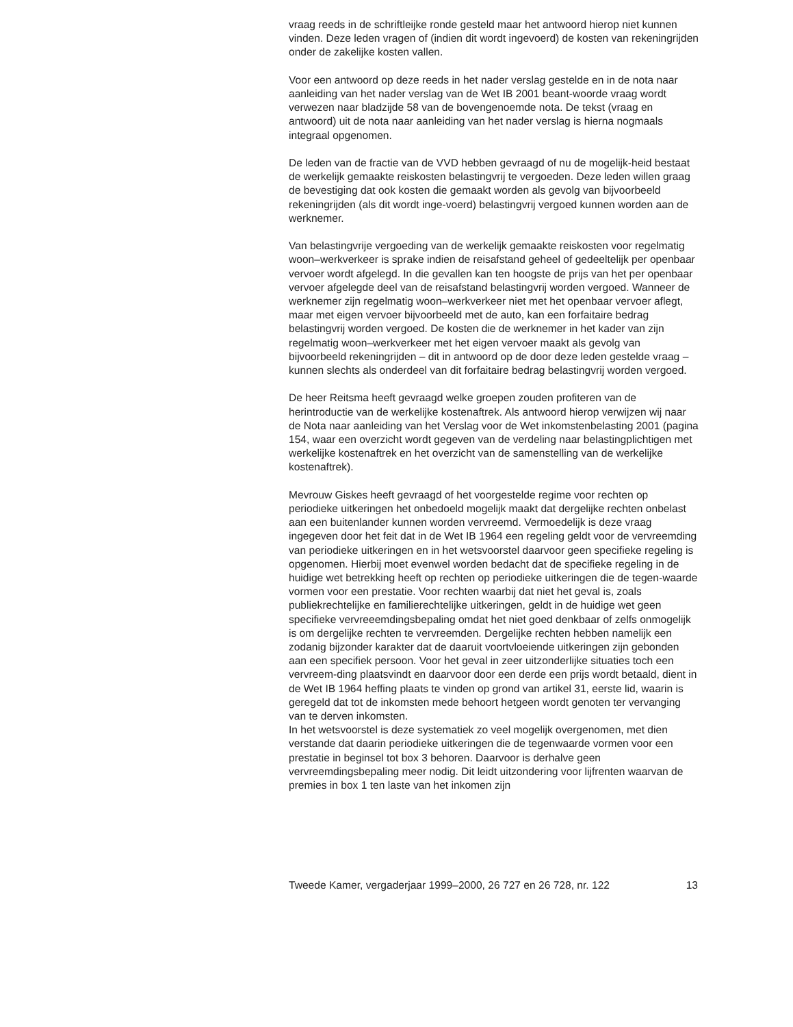vraag reeds in de schriftleijke ronde gesteld maar het antwoord hierop niet kunnen vinden. Deze leden vragen of (indien dit wordt ingevoerd) de kosten van rekeningrijden onder de zakelijke kosten vallen.
Voor een antwoord op deze reeds in het nader verslag gestelde en in de nota naar aanleiding van het nader verslag van de Wet IB 2001 beant-woorde vraag wordt verwezen naar bladzijde 58 van de bovengenoemde nota. De tekst (vraag en antwoord) uit de nota naar aanleiding van het nader verslag is hierna nogmaals integraal opgenomen.
De leden van de fractie van de VVD hebben gevraagd of nu de mogelijk-heid bestaat de werkelijk gemaakte reiskosten belastingvrij te vergoeden. Deze leden willen graag de bevestiging dat ook kosten die gemaakt worden als gevolg van bijvoorbeeld rekeningrijden (als dit wordt inge-voerd) belastingvrij vergoed kunnen worden aan de werknemer.
Van belastingvrije vergoeding van de werkelijk gemaakte reiskosten voor regelmatig woon–werkverkeer is sprake indien de reisafstand geheel of gedeeltelijk per openbaar vervoer wordt afgelegd. In die gevallen kan ten hoogste de prijs van het per openbaar vervoer afgelegde deel van de reisafstand belastingvrij worden vergoed. Wanneer de werknemer zijn regelmatig woon–werkverkeer niet met het openbaar vervoer aflegt, maar met eigen vervoer bijvoorbeeld met de auto, kan een forfaitaire bedrag belastingvrij worden vergoed. De kosten die de werknemer in het kader van zijn regelmatig woon–werkverkeer met het eigen vervoer maakt als gevolg van bijvoorbeeld rekeningrijden – dit in antwoord op de door deze leden gestelde vraag – kunnen slechts als onderdeel van dit forfaitaire bedrag belastingvrij worden vergoed.
De heer Reitsma heeft gevraagd welke groepen zouden profiteren van de herintroductie van de werkelijke kostenaftrek. Als antwoord hierop verwijzen wij naar de Nota naar aanleiding van het Verslag voor de Wet inkomstenbelasting 2001 (pagina 154, waar een overzicht wordt gegeven van de verdeling naar belastingplichtigen met werkelijke kostenaftrek en het overzicht van de samenstelling van de werkelijke kostenaftrek).
Mevrouw Giskes heeft gevraagd of het voorgestelde regime voor rechten op periodieke uitkeringen het onbedoeld mogelijk maakt dat dergelijke rechten onbelast aan een buitenlander kunnen worden vervreemd. Vermoedelijk is deze vraag ingegeven door het feit dat in de Wet IB 1964 een regeling geldt voor de vervreemding van periodieke uitkeringen en in het wetsvoorstel daarvoor geen specifieke regeling is opgenomen. Hierbij moet evenwel worden bedacht dat de specifieke regeling in de huidige wet betrekking heeft op rechten op periodieke uitkeringen die de tegen-waarde vormen voor een prestatie. Voor rechten waarbij dat niet het geval is, zoals publiekrechtelijke en familierechtelijke uitkeringen, geldt in de huidige wet geen specifieke vervreeemdingsbepaling omdat het niet goed denkbaar of zelfs onmogelijk is om dergelijke rechten te vervreemden. Dergelijke rechten hebben namelijk een zodanig bijzonder karakter dat de daaruit voortvloeiende uitkeringen zijn gebonden aan een specifiek persoon. Voor het geval in zeer uitzonderlijke situaties toch een vervreem-ding plaatsvindt en daarvoor door een derde een prijs wordt betaald, dient in de Wet IB 1964 heffing plaats te vinden op grond van artikel 31, eerste lid, waarin is geregeld dat tot de inkomsten mede behoort hetgeen wordt genoten ter vervanging van te derven inkomsten.
In het wetsvoorstel is deze systematiek zo veel mogelijk overgenomen, met dien verstande dat daarin periodieke uitkeringen die de tegenwaarde vormen voor een prestatie in beginsel tot box 3 behoren. Daarvoor is derhalve geen vervreemdingsbepaling meer nodig. Dit leidt uitzondering voor lijfrenten waarvan de premies in box 1 ten laste van het inkomen zijn
Tweede Kamer, vergaderjaar 1999–2000, 26 727 en 26 728, nr. 122 13